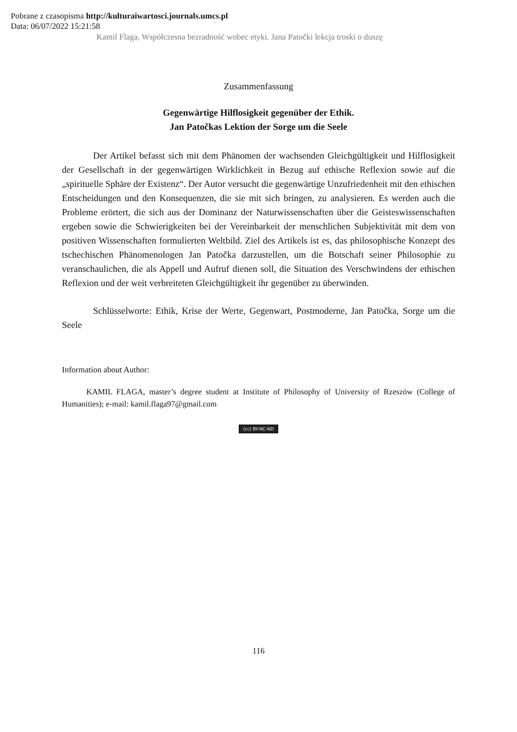Pobrane z czasopisma http://kulturaiwartosci.journals.umcs.pl
Data: 06/07/2022 15:21:58
Kamil Flaga, Współczesna bezradność wobec etyki. Jana Patočki lekcja troski o duszę
Zusammenfassung
Gegenwärtige Hilflosigkeit gegenüber der Ethik.
Jan Patočkas Lektion der Sorge um die Seele
Der Artikel befasst sich mit dem Phänomen der wachsenden Gleichgültigkeit und Hilflosigkeit der Gesellschaft in der gegenwärtigen Wirklichkeit in Bezug auf ethische Reflexion sowie auf die „spirituelle Sphäre der Existenz“. Der Autor versucht die gegenwärtige Unzufriedenheit mit den ethischen Entscheidungen und den Konsequenzen, die sie mit sich bringen, zu analysieren. Es werden auch die Probleme erörtert, die sich aus der Dominanz der Naturwissenschaften über die Geisteswissenschaften ergeben sowie die Schwierigkeiten bei der Vereinbarkeit der menschlichen Subjektivität mit dem von positiven Wissenschaften formulierten Weltbild. Ziel des Artikels ist es, das philosophische Konzept des tschechischen Phänomenologen Jan Patočka darzustellen, um die Botschaft seiner Philosophie zu veranschaulichen, die als Appell und Aufruf dienen soll, die Situation des Verschwindens der ethischen Reflexion und der weit verbreiteten Gleichgültigkeit ihr gegenüber zu überwinden.
Schlüsselworte: Ethik, Krise der Werte, Gegenwart, Postmoderne, Jan Patočka, Sorge um die Seele
Information about Author:
KAMIL FLAGA, master’s degree student at Institute of Philosophy of University of Rzeszów (College of Humanities); e-mail: kamil.flaga97@gmail.com
(cc) BY-NC-ND
116